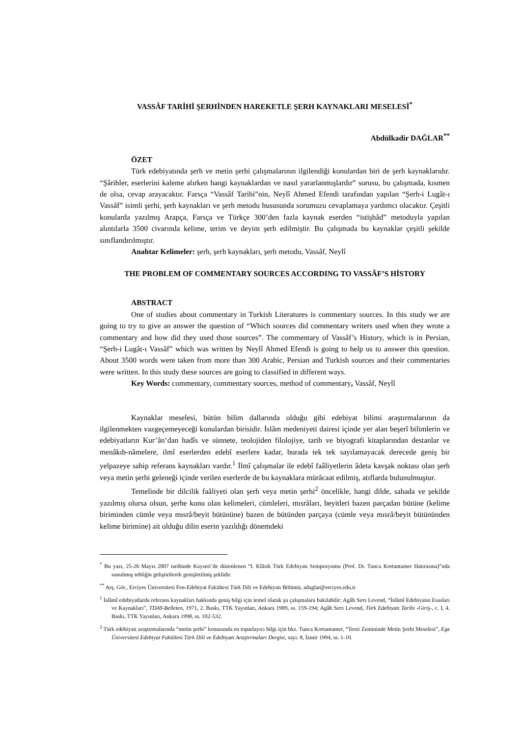VASSÂF TARİHİ ŞERHİNDEN HAREKETLE ŞERH KAYNAKLARI MESELESİ<sup>*</sup>
Abdülkadir DAĞLAR<sup>**</sup>
ÖZET
Türk edebiyatında şerh ve metin şerhi çalışmalarının ilgilendiği konulardan biri de şerh kaynaklarıdır. “Şârihler, eserlerini kaleme alırken hangi kaynaklardan ve nasıl yararlanmışlardır” sorusu, bu çalışmada, kısmen de olsa, cevap arayacaktır. Farsça “Vassâf Tarihi”nin, Neylî Ahmed Efendi tarafından yapılan “Şerh-i Lugât-ı Vassâf” isimli şerhi, şerh kaynakları ve şerh metodu hususunda sorumuzu cevaplamaya yardımcı olacaktır. Çeşitli konularda yazılmış Arapça, Farsça ve Türkçe 300’den fazla kaynak eserden “istişhâd” metoduyla yapılan alıntılarla 3500 civarında kelime, terim ve deyim şerh edilmiştir. Bu çalışmada bu kaynaklar çeşitli şekilde sınıflandırılmıştır.
Anahtar Kelimeler: şerh, şerh kaynakları, şerh metodu, Vassâf, Neylî
THE PROBLEM OF COMMENTARY SOURCES ACCORDING TO VASSÂF’S HİSTORY
ABSTRACT
One of studies about commentary in Turkish Literatures is commentary sources. In this study we are going to try to give an answer the question of “Which sources did commentary writers used when they wrote a commentary and how did they used those sources”. The commentary of Vassâf’s History, which is in Persian, “Şerh-i Lugât-ı Vassâf” which was written by Neylî Ahmed Efendi is going to help us to answer this question. About 3500 words were taken from more than 300 Arabic, Persian and Turkish sources and their commentaries were written. In this study these sources are going to classified in different ways.
Key Words: commentary, commentary sources, method of commentary, Vassâf, Neylî
Kaynaklar meselesi, bütün bilim dallarında olduğu gibi edebiyat bilimi araştırmalarının da ilgilenmekten vazgeçemeyeceği konulardan birisidir. İslâm medeniyeti dairesi içinde yer alan beşerî bilimlerin ve edebiyatların Kur’ân’dan hadîs ve sünnete, teolojiden filolojiye, tarih ve biyografi kitaplarından destanlar ve menâkıb-nâmelere, ilmî eserlerden edebî eserlere kadar, burada tek tek sayılamayacak derecede geniş bir yelpazeye sahip referans kaynakları vardır.<sup>1</sup> İlmî çalışmalar ile edebî faâliyetlerin âdeta kavşak noktası olan şerh veya metin şerhi geleneği içinde verilen eserlerde de bu kaynaklara mürâcaat edilmiş, atıflarda bulunulmuştur.
Temelinde bir dilcilik faâliyeti olan şerh veya metin şerhi<sup>2</sup> öncelikle, hangi dilde, sahada ve şekilde yazılmış olursa olsun, şerhe konu olan kelimeleri, cümleleri, mısrâları, beyitleri bazen parçadan bütüne (kelime biriminden cümle veya mısrâ/beyit bütününe) bazen de bütünden parçaya (cümle veya mısrâ/beyit bütününden kelime birimine) ait olduğu dilin eserin yazıldığı dönemdeki
<sup>*</sup> Bu yazı, 25-26 Mayıs 2007 tarihinde Kayseri’de düzenlenen “I. Klâsik Türk Edebiyatı Sempozyumu (Prof. Dr. Tunca Kortantamer Hatırasına)”nda sunulmuş tebliğin geliştirilerek genişletilmiş şeklidir.
<sup>**</sup> Arş. Gör., Erciyes Üniversitesi Fen-Edebiyat Fakültesi Türk Dili ve Edebiyatı Bölümü, adaglar@erciyes.edu.tr
<sup>1</sup> İslâmî edebiyatlarda referans kaynakları hakkında geniş bilgi için temel olarak şu çalışmalara bakılabilir: Agâh Sırrı Levend, “İslâmî Edebiyatın Esasları ve Kaynakları”, TDAY-Belleten, 1971, 2. Baskı, TTK Yayınları, Ankara 1989, ss. 159-194; Agâh Sırrı Levend, Türk Edebiyatı Tarihi -Giriş-, c. I, 4. Baskı, TTK Yayınları, Ankara 1998, ss. 102-532.
<sup>2</sup> Türk edebiyatı araştırmalarında “metin şerhi” konusunda en toparlayıcı bilgi için bkz. Tunca Kortantamer, “Teori Zemininde Metin Şerhi Meselesi”, Ege Üniversitesi Edebiyat Fakültesi Türk Dili ve Edebiyatı Araştırmaları Dergisi, sayı: 8, İzmir 1994, ss. 1-10.